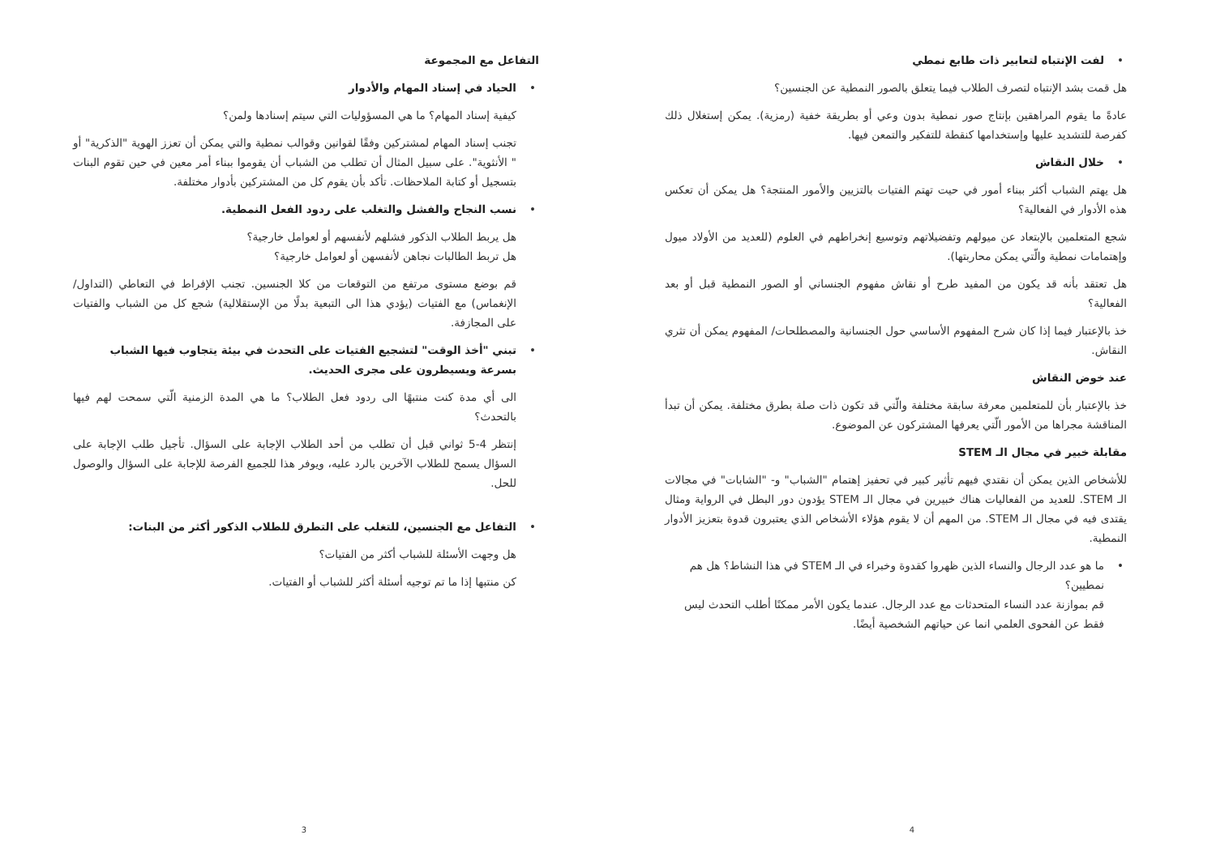التفاعل مع المجموعة
الحياد في إسناد المهام والأدوار
كيفية إسناد المهام؟ ما هي المسؤوليات التي سيتم إسنادها ولمن؟
تجنب إسناد المهام لمشتركين وفقًا لقوانين وقوالب نمطية والتي يمكن أن تعزز الهوية "الذكرية" أو " الأنثوية". على سبيل المثال أن تطلب من الشباب أن يقوموا ببناء أمر معين في حين تقوم البنات بتسجيل أو كتابة الملاحظات. تأكد بأن يقوم كل من المشتركين بأدوار مختلفة.
نسب النجاح والفشل والتغلب على ردود الفعل النمطية.
هل يربط الطلاب الذكور فشلهم لأنفسهم أو لعوامل خارجية؟
هل تربط الطالبات نجاهن لأنفسهن أو لعوامل خارجية؟
قم بوضع مستوى مرتفع من التوقعات من كلا الجنسين. تجنب الإفراط في التعاطي (التداول/ الإنغماس) مع الفتيات (يؤدي هذا الى التبعية بدلًا من الإستقلالية) شجع كل من الشباب والفتيات على المجازفة.
تبني "أخذ الوقت" لتشجيع الفتيات على التحدث في بيئة يتجاوب فيها الشباب بسرعة ويسيطرون على مجرى الحديث.
الى أي مدة كنت منتبهًا الى ردود فعل الطلاب؟ ما هي المدة الزمنية الّتي سمحت لهم فيها بالتحدث؟
إنتظر 4-5 ثواني قبل أن تطلب من أحد الطلاب الإجابة على السؤال. تأجيل طلب الإجابة على السؤال يسمح للطلاب الآخرين بالرد عليه، ويوفر هذا للجميع الفرصة للإجابة على السؤال والوصول للحل.
التفاعل مع الجنسين، للتغلب على التطرق للطلاب الذكور أكثر من البنات:
هل وجهت الأسئلة للشباب أكثر من الفتيات؟
كن منتبها إذا ما تم توجيه أسئلة أكثر للشباب أو الفتيات.
3
لفت الإنتباه لتعابير ذات طابع نمطي
هل قمت بشد الإنتباه لتصرف الطلاب فيما يتعلق بالصور النمطية عن الجنسين؟
عادةً ما يقوم المراهقين بإنتاج صور نمطية بدون وعي أو بطريقة خفية (رمزية). يمكن إستغلال ذلك كفرصة للتشديد عليها وإستخدامها كنقطة للتفكير والتمعن فيها.
خلال النقاش
هل يهتم الشباب أكثر ببناء أمور في حيت تهتم الفتيات بالتزيين والأمور المنتجة؟ هل يمكن أن تعكس هذه الأدوار في الفعالية؟
شجع المتعلمين بالإبتعاد عن ميولهم وتفضيلاتهم وتوسيع إنخراطهم في العلوم (للعديد من الأولاد ميول وإهتمامات نمطية والّتي يمكن محاربتها).
هل تعتقد بأنه قد يكون من المفيد طرح أو نقاش مفهوم الجنساني أو الصور النمطية قبل أو بعد الفعالية؟
خذ بالإعتبار فيما إذا كان شرح المفهوم الأساسي حول الجنسانية والمصطلحات/ المفهوم يمكن أن تثري النقاش.
عند خوض النقاش
خذ بالإعتبار بأن للمتعلمين معرفة سابقة مختلفة والّتي قد تكون ذات صلة بطرق مختلفة. يمكن أن تبدأ المناقشة مجراها من الأمور الّتي يعرفها المشتركون عن الموضوع.
مقابلة خبير في مجال الـ STEM
للأشخاص الذين يمكن أن نقتدي فيهم تأثير كبير في تحفيز إهتمام "الشباب" و- "الشابات" في مجالات الـ STEM. للعديد من الفعاليات هناك خبيرين في مجال الـ STEM يؤدون دور البطل في الرواية ومثال يقتدى فيه في مجال الـ STEM. من المهم أن لا يقوم هؤلاء الأشخاص الذي يعتبرون قدوة بتعزيز الأدوار النمطية.
ما هو عدد الرجال والنساء الذين ظهروا كقدوة وخبراء في الـ STEM في هذا النشاط؟ هل هم نمطيين؟
قم بموازنة عدد النساء المتحدثات مع عدد الرجال. عندما يكون الأمر ممكنًا أطلب التحدث ليس فقط عن الفحوى العلمي انما عن حياتهم الشخصية أيضًا.
4